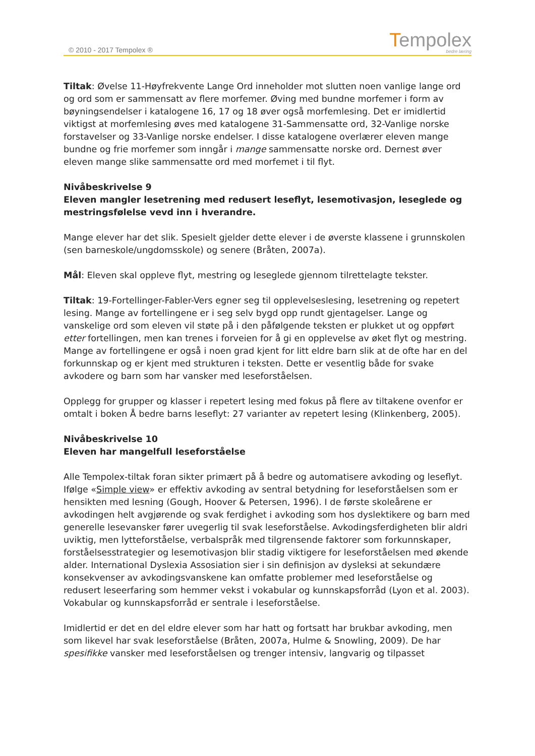© 2010 - 2017 Tempolex ®
Tempolex
bedre læring
Tiltak: Øvelse 11-Høyfrekvente Lange Ord inneholder mot slutten noen vanlige lange ord og ord som er sammensatt av flere morfemer. Øving med bundne morfemer i form av bøyningsendelser i katalogene 16, 17 og 18 øver også morfemlesing. Det er imidlertid viktigst at morfemlesing øves med katalogene 31-Sammensatte ord, 32-Vanlige norske forstavelser og 33-Vanlige norske endelser. I disse katalogene overlærer eleven mange bundne og frie morfemer som inngår i mange sammensatte norske ord. Dernest øver eleven mange slike sammensatte ord med morfemet i til flyt.
Nivåbeskrivelse 9
Eleven mangler lesetrening med redusert leseflyt, lesemotivasjon, leseglede og mestringsfølelse vevd inn i hverandre.
Mange elever har det slik. Spesielt gjelder dette elever i de øverste klassene i grunnskolen (sen barneskole/ungdomsskole) og senere (Bråten, 2007a).
Mål: Eleven skal oppleve flyt, mestring og leseglede gjennom tilrettelagte tekster.
Tiltak: 19-Fortellinger-Fabler-Vers egner seg til opplevelseslesing, lesetrening og repetert lesing. Mange av fortellingene er i seg selv bygd opp rundt gjentagelser. Lange og vanskelige ord som eleven vil støte på i den påfølgende teksten er plukket ut og oppført etter fortellingen, men kan trenes i forveien for å gi en opplevelse av øket flyt og mestring. Mange av fortellingene er også i noen grad kjent for litt eldre barn slik at de ofte har en del forkunnskap og er kjent med strukturen i teksten. Dette er vesentlig både for svake avkodere og barn som har vansker med leseforståelsen.
Opplegg for grupper og klasser i repetert lesing med fokus på flere av tiltakene ovenfor er omtalt i boken Å bedre barns leseflyt: 27 varianter av repetert lesing (Klinkenberg, 2005).
Nivåbeskrivelse 10
Eleven har mangelfull leseforståelse
Alle Tempolex-tiltak foran sikter primært på å bedre og automatisere avkoding og leseflyt. Ifølge «Simple view» er effektiv avkoding av sentral betydning for leseforståelsen som er hensikten med lesning (Gough, Hoover & Petersen, 1996). I de første skoleårene er avkodingen helt avgjørende og svak ferdighet i avkoding som hos dyslektikere og barn med generelle lesevansker fører uvegerlig til svak leseforståelse. Avkodingsferdigheten blir aldri uviktig, men lytteforståelse, verbalspråk med tilgrensende faktorer som forkunnskaper, forståelsesstrategier og lesemotivasjon blir stadig viktigere for leseforståelsen med økende alder. International Dyslexia Assosiation sier i sin definisjon av dysleksi at sekundære konsekvenser av avkodingsvanskene kan omfatte problemer med leseforståelse og redusert leseerfaring som hemmer vekst i vokabular og kunnskapsforråd (Lyon et al. 2003). Vokabular og kunnskapsforråd er sentrale i leseforståelse.
Imidlertid er det en del eldre elever som har hatt og fortsatt har brukbar avkoding, men som likevel har svak leseforståelse (Bråten, 2007a, Hulme & Snowling, 2009). De har spesifikke vansker med leseforståelsen og trenger intensiv, langvarig og tilpasset